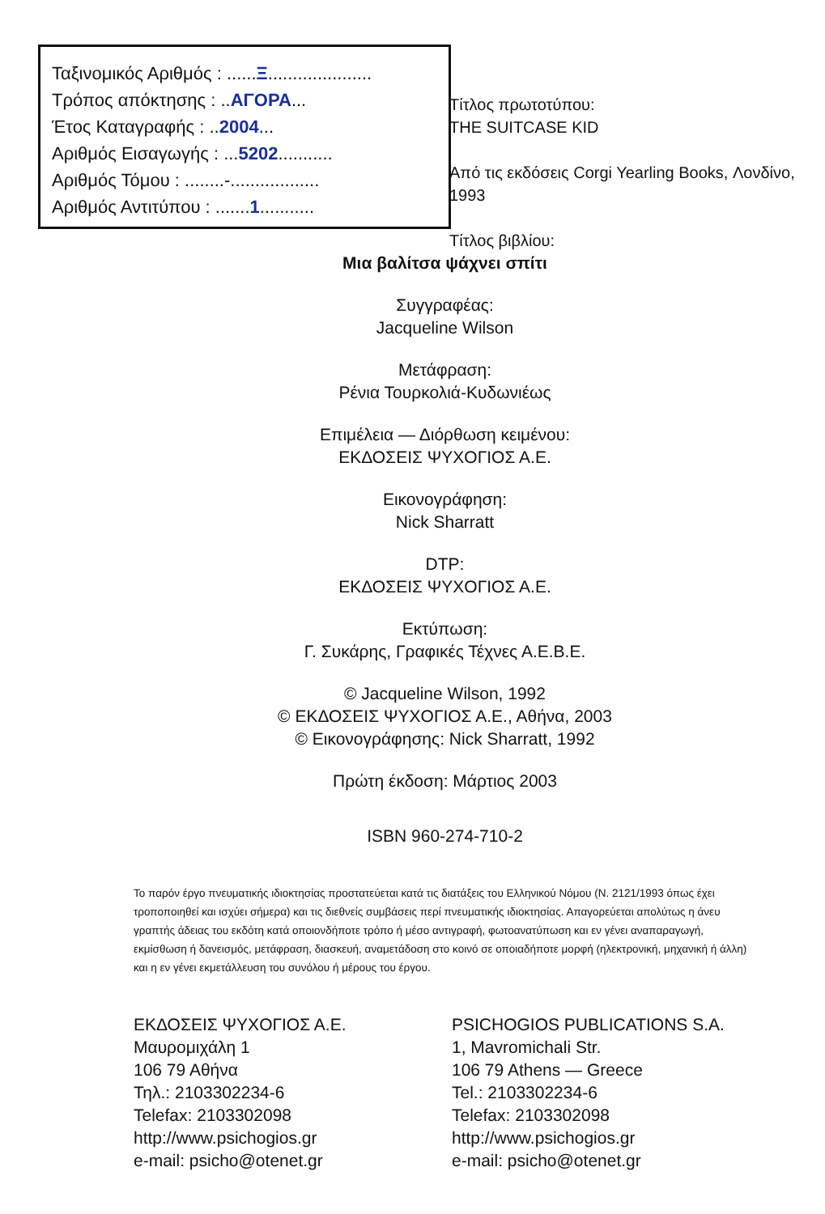Ταξινομικός Αριθμός : ......Ξ.....................
Τρόπος απόκτησης : ..ΑΓΟΡΑ...
Έτος Καταγραφής : ..2004...
Αριθμός Εισαγωγής : ...5202...........
Αριθμός Τόμου : ........-..................
Αριθμός Αντιτύπου : .......1...........
Τίτλος πρωτοτύπου:
THE SUITCASE KID
Από τις εκδόσεις Corgi Yearling Books, Λονδίνο, 1993
Τίτλος βιβλίου:
Μια βαλίτσα ψάχνει σπίτι
Συγγραφέας:
Jacqueline Wilson
Μετάφραση:
Ρένια Τουρκολιά-Κυδωνιέως
Επιμέλεια — Διόρθωση κειμένου:
ΕΚΔΟΣΕΙΣ ΨΥΧΟΓΙΟΣ Α.Ε.
Εικονογράφηση:
Nick Sharratt
DTP:
ΕΚΔΟΣΕΙΣ ΨΥΧΟΓΙΟΣ Α.Ε.
Εκτύπωση:
Γ. Συκάρης, Γραφικές Τέχνες Α.Ε.Β.Ε.
© Jacqueline Wilson, 1992
© ΕΚΔΟΣΕΙΣ ΨΥΧΟΓΙΟΣ Α.Ε., Αθήνα, 2003
© Εικονογράφησης: Nick Sharratt, 1992
Πρώτη έκδοση: Μάρτιος 2003
ISBN 960-274-710-2
Το παρόν έργο πνευματικής ιδιοκτησίας προστατεύεται κατά τις διατάξεις του Ελληνικού Νόμου (Ν. 2121/1993 όπως έχει τροποποιηθεί και ισχύει σήμερα) και τις διεθνείς συμβάσεις περί πνευματικής ιδιοκτησίας. Απαγορεύεται απολύτως η άνευ γραπτής άδειας του εκδότη κατά οποιονδήποτε τρόπο ή μέσο αντιγραφή, φωτοανατύπωση και εν γένει αναπαραγωγή, εκμίσθωση ή δανεισμός, μετάφραση, διασκευή, αναμετάδοση στο κοινό σε οποιαδήποτε μορφή (ηλεκτρονική, μηχανική ή άλλη) και η εν γένει εκμετάλλευση του συνόλου ή μέρους του έργου.
ΕΚΔΟΣΕΙΣ ΨΥΧΟΓΙΟΣ Α.Ε.
Μαυρομιχάλη 1
106 79 Αθήνα
Τηλ.: 2103302234-6
Telefax: 2103302098
http://www.psichogios.gr
e-mail: psicho@otenet.gr
PSICHOGIOS PUBLICATIONS S.A.
1, Mavromichali Str.
106 79 Athens — Greece
Tel.: 2103302234-6
Telefax: 2103302098
http://www.psichogios.gr
e-mail: psicho@otenet.gr